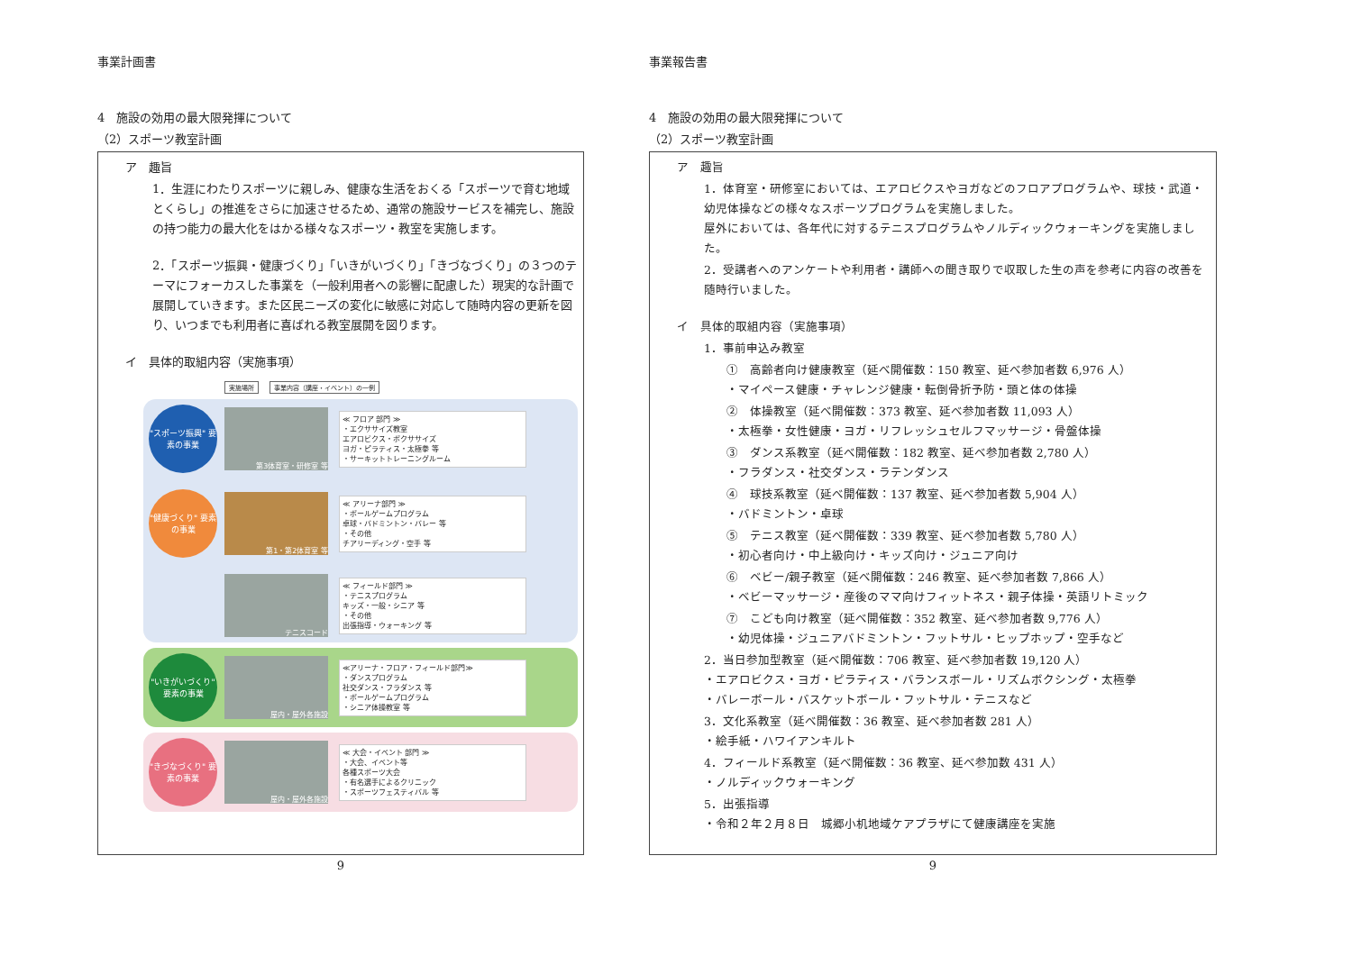事業計画書
4　施設の効用の最大限発揮について
（2）スポーツ教室計画
ア　趣旨
1．生涯にわたりスポーツに親しみ、健康な生活をおくる「スポーツで育む地域とくらし」の推進をさらに加速させるため、通常の施設サービスを補完し、施設の持つ能力の最大化をはかる様々なスポーツ・教室を実施します。
2．「スポーツ振興・健康づくり」「いきがいづくり」「きづなづくり」の３つのテーマにフォーカスした事業を（一般利用者への影響に配慮した）現実的な計画で展開していきます。また区民ニーズの変化に敏感に対応して随時内容の更新を図り、いつまでも利用者に喜ばれる教室展開を図ります。
イ　具体的取組内容（実施事項）
実施場所 事業内容（講座・イベント）の一例
"スポーツ振興" 要素の事業
第3体育室・研修室 等
≪ フロア 部門 ≫
・エクササイズ教室
エアロビクス・ボクササイズ
ヨガ・ピラティス・太極拳 等
・サーキットトレーニングルーム
"健康づくり" 要素の事業
第1・第2体育室 等
≪ アリーナ部門 ≫
・ボールゲームプログラム
卓球・バドミントン・バレー 等
・その他
チアリーディング・空手 等
テニスコード
≪ フィールド部門 ≫
・テニスプログラム
キッズ・一般・シニア 等
・その他
出張指導・ウォーキング 等
"いきがいづくり" 要素の事業
屋内・屋外各施設
≪アリーナ・フロア・フィールド部門≫
・ダンスプログラム
社交ダンス・フラダンス 等
・ボールゲームプログラム
・シニア体操教室 等
"きづなづくり" 要素の事業
屋内・屋外各施設
≪ 大会・イベント 部門 ≫
・大会、イベント等
各種スポーツ大会
・有名選手によるクリニック
・スポーツフェスティバル 等
9
事業報告書
4　施設の効用の最大限発揮について
（2）スポーツ教室計画
ア　趣旨
1．体育室・研修室においては、エアロビクスやヨガなどのフロアプログラムや、球技・武道・幼児体操などの様々なスポーツプログラムを実施しました。
屋外においては、各年代に対するテニスプログラムやノルディックウォーキングを実施しました。
2．受講者へのアンケートや利用者・講師への聞き取りで収取した生の声を参考に内容の改善を随時行いました。
イ　具体的取組内容（実施事項）
1．事前申込み教室
①　高齢者向け健康教室（延べ開催数：150 教室、延べ参加者数 6,976 人）
・マイペース健康・チャレンジ健康・転倒骨折予防・頭と体の体操
②　体操教室（延べ開催数：373 教室、延べ参加者数 11,093 人）
・太極拳・女性健康・ヨガ・リフレッシュセルフマッサージ・骨盤体操
③　ダンス系教室（延べ開催数：182 教室、延べ参加者数 2,780 人）
・フラダンス・社交ダンス・ラテンダンス
④　球技系教室（延べ開催数：137 教室、延べ参加者数 5,904 人）
・バドミントン・卓球
⑤　テニス教室（延べ開催数：339 教室、延べ参加者数 5,780 人）
・初心者向け・中上級向け・キッズ向け・ジュニア向け
⑥　ベビー/親子教室（延べ開催数：246 教室、延べ参加者数 7,866 人）
・ベビーマッサージ・産後のママ向けフィットネス・親子体操・英語リトミック
⑦　こども向け教室（延べ開催数：352 教室、延べ参加者数 9,776 人）
・幼児体操・ジュニアバドミントン・フットサル・ヒップホップ・空手など
2．当日参加型教室（延べ開催数：706 教室、延べ参加者数 19,120 人）
・エアロビクス・ヨガ・ピラティス・バランスボール・リズムボクシング・太極拳
・バレーボール・バスケットボール・フットサル・テニスなど
3．文化系教室（延べ開催数：36 教室、延べ参加者数 281 人）
・絵手紙・ハワイアンキルト
4．フィールド系教室（延べ開催数：36 教室、延べ参加数 431 人）
・ノルディックウォーキング
5．出張指導
・令和２年２月８日　城郷小机地域ケアプラザにて健康講座を実施
9